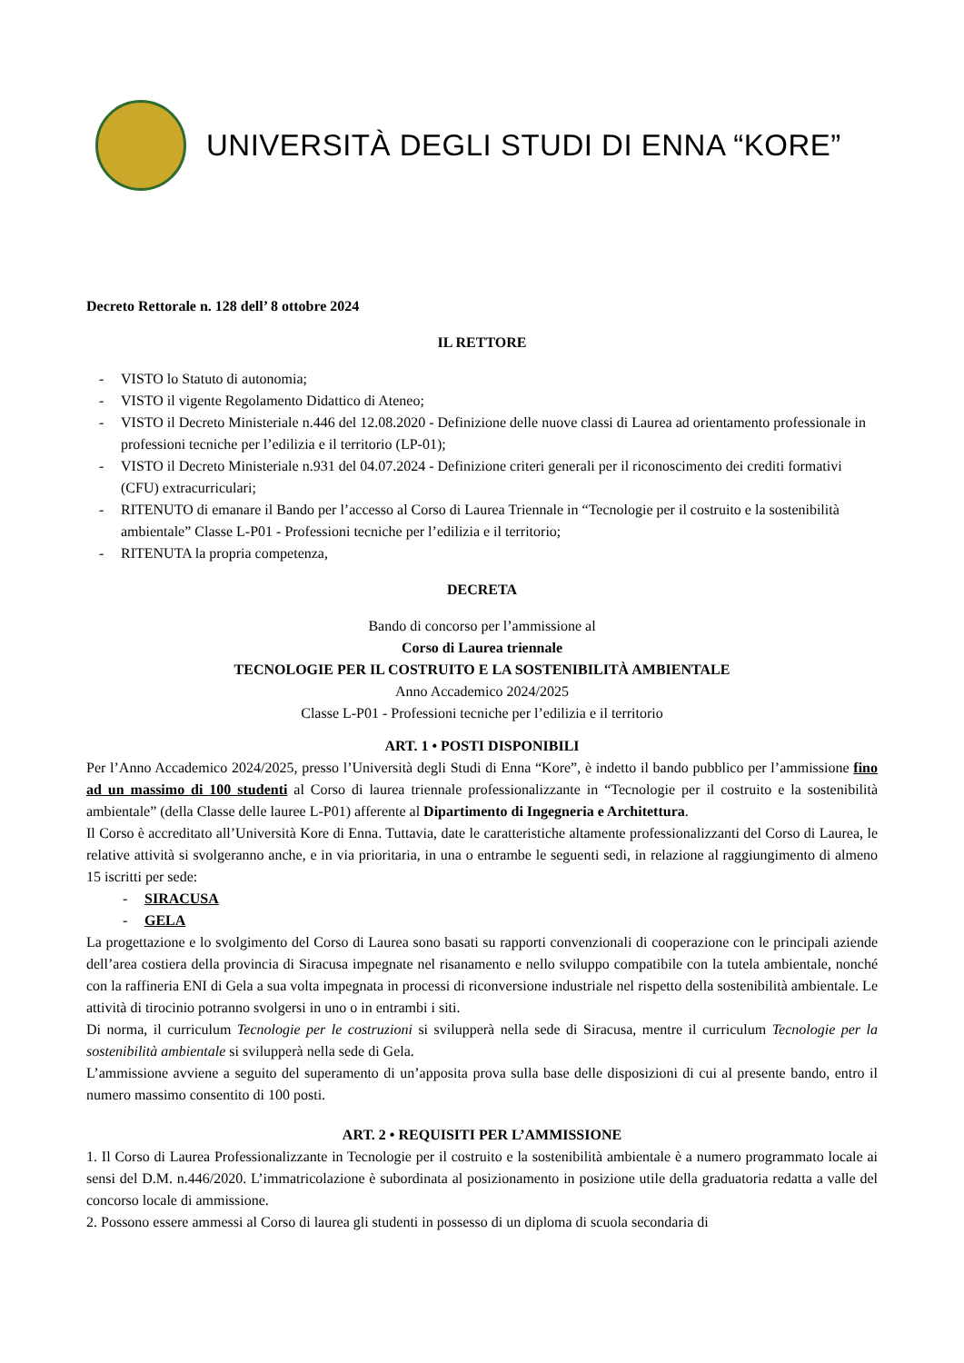UNIVERSITÀ DEGLI STUDI DI ENNA “KORE”
Decreto Rettorale n. 128 dell’ 8 ottobre 2024
IL RETTORE
- VISTO lo Statuto di autonomia;
- VISTO il vigente Regolamento Didattico di Ateneo;
- VISTO il Decreto Ministeriale n.446 del 12.08.2020 - Definizione delle nuove classi di Laurea ad orientamento professionale in professioni tecniche per l’edilizia e il territorio (LP-01);
- VISTO il Decreto Ministeriale n.931 del 04.07.2024 - Definizione criteri generali per il riconoscimento dei crediti formativi (CFU) extracurriculari;
- RITENUTO di emanare il Bando per l’accesso al Corso di Laurea Triennale in “Tecnologie per il costruito e la sostenibilità ambientale” Classe L-P01 - Professioni tecniche per l’edilizia e il territorio;
- RITENUTA la propria competenza,
DECRETA
Bando di concorso per l’ammissione al
Corso di Laurea triennale
TECNOLOGIE PER IL COSTRUITO E LA SOSTENIBILITÀ AMBIENTALE
Anno Accademico 2024/2025
Classe L-P01 - Professioni tecniche per l’edilizia e il territorio
ART. 1 • POSTI DISPONIBILI
Per l’Anno Accademico 2024/2025, presso l’Università degli Studi di Enna “Kore”, è indetto il bando pubblico per l’ammissione fino ad un massimo di 100 studenti al Corso di laurea triennale professionalizzante in “Tecnologie per il costruito e la sostenibilità ambientale” (della Classe delle lauree L-P01) afferente al Dipartimento di Ingegneria e Architettura.
Il Corso è accreditato all’Università Kore di Enna. Tuttavia, date le caratteristiche altamente professionalizzanti del Corso di Laurea, le relative attività si svolgeranno anche, e in via prioritaria, in una o entrambe le seguenti sedi, in relazione al raggiungimento di almeno 15 iscritti per sede:
- SIRACUSA
- GELA
La progettazione e lo svolgimento del Corso di Laurea sono basati su rapporti convenzionali di cooperazione con le principali aziende dell’area costiera della provincia di Siracusa impegnate nel risanamento e nello sviluppo compatibile con la tutela ambientale, nonché con la raffineria ENI di Gela a sua volta impegnata in processi di riconversione industriale nel rispetto della sostenibilità ambientale. Le attività di tirocinio potranno svolgersi in uno o in entrambi i siti.
Di norma, il curriculum Tecnologie per le costruzioni si svilupperà nella sede di Siracusa, mentre il curriculum Tecnologie per la sostenibilità ambientale si svilupperà nella sede di Gela.
L’ammissione avviene a seguito del superamento di un’apposita prova sulla base delle disposizioni di cui al presente bando, entro il numero massimo consentito di 100 posti.
ART. 2 • REQUISITI PER L’AMMISSIONE
1. Il Corso di Laurea Professionalizzante in Tecnologie per il costruito e la sostenibilità ambientale è a numero programmato locale ai sensi del D.M. n.446/2020. L’immatricolazione è subordinata al posizionamento in posizione utile della graduatoria redatta a valle del concorso locale di ammissione.
2. Possono essere ammessi al Corso di laurea gli studenti in possesso di un diploma di scuola secondaria di